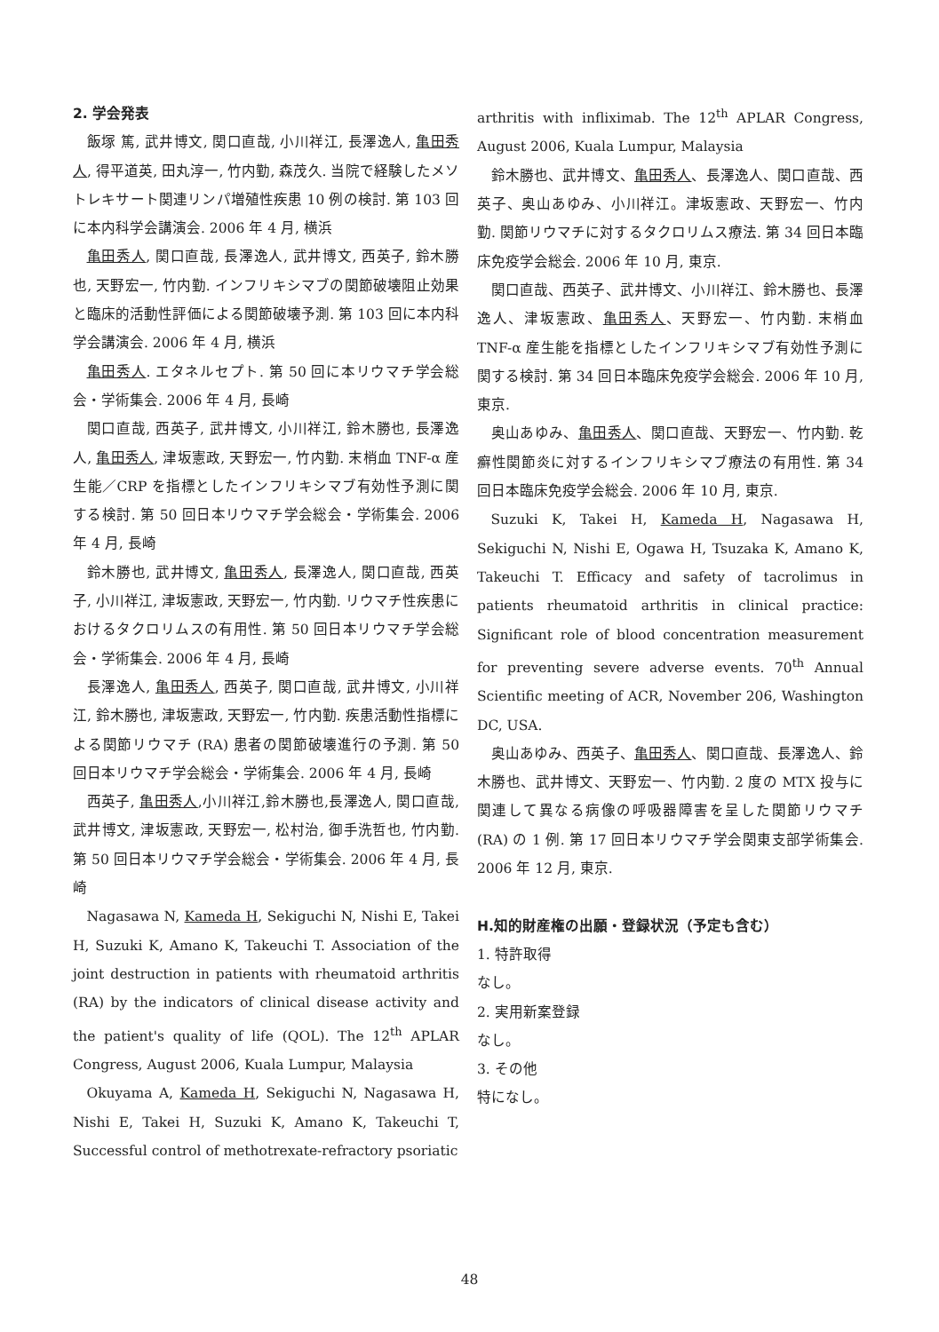2. 学会発表
飯塚 篤, 武井博文, 関口直哉, 小川祥江, 長澤逸人, 亀田秀人, 得平道英, 田丸淳一, 竹内勤, 森茂久. 当院で経験したメソトレキサート関連リンパ増殖性疾患 10 例の検討. 第 103 回に本内科学会講演会. 2006 年 4 月, 横浜
亀田秀人, 関口直哉, 長澤逸人, 武井博文, 西英子, 鈴木勝也, 天野宏一, 竹内勤. インフリキシマブの関節破壊阻止効果と臨床的活動性評価による関節破壊予測. 第 103 回に本内科学会講演会. 2006 年 4 月, 横浜
亀田秀人. エタネルセプト. 第 50 回に本リウマチ学会総会・学術集会. 2006 年 4 月, 長崎
関口直哉, 西英子, 武井博文, 小川祥江, 鈴木勝也, 長澤逸人, 亀田秀人, 津坂憲政, 天野宏一, 竹内勤. 末梢血 TNF-α 産生能／CRP を指標としたインフリキシマブ有効性予測に関する検討. 第 50 回日本リウマチ学会総会・学術集会. 2006 年 4 月, 長崎
鈴木勝也, 武井博文, 亀田秀人, 長澤逸人, 関口直哉, 西英子, 小川祥江, 津坂憲政, 天野宏一, 竹内勤. リウマチ性疾患におけるタクロリムスの有用性. 第 50 回日本リウマチ学会総会・学術集会. 2006 年 4 月, 長崎
長澤逸人, 亀田秀人, 西英子, 関口直哉, 武井博文, 小川祥江, 鈴木勝也, 津坂憲政, 天野宏一, 竹内勤. 疾患活動性指標による関節リウマチ (RA) 患者の関節破壊進行の予測. 第 50 回日本リウマチ学会総会・学術集会. 2006 年 4 月, 長崎
西英子, 亀田秀人,小川祥江,鈴木勝也,長澤逸人, 関口直哉, 武井博文, 津坂憲政, 天野宏一, 松村治, 御手洗哲也, 竹内勤. 第 50 回日本リウマチ学会総会・学術集会. 2006 年 4 月, 長崎
Nagasawa N, Kameda H, Sekiguchi N, Nishi E, Takei H, Suzuki K, Amano K, Takeuchi T. Association of the joint destruction in patients with rheumatoid arthritis (RA) by the indicators of clinical disease activity and the patient's quality of life (QOL). The 12<sup>th</sup> APLAR Congress, August 2006, Kuala Lumpur, Malaysia
Okuyama A, Kameda H, Sekiguchi N, Nagasawa H, Nishi E, Takei H, Suzuki K, Amano K, Takeuchi T, Successful control of methotrexate-refractory psoriatic
arthritis with infliximab. The 12<sup>th</sup> APLAR Congress, August 2006, Kuala Lumpur, Malaysia
鈴木勝也、武井博文、亀田秀人、長澤逸人、関口直哉、西英子、奥山あゆみ、小川祥江。津坂憲政、天野宏一、竹内勤. 関節リウマチに対するタクロリムス療法. 第 34 回日本臨床免疫学会総会. 2006 年 10 月, 東京.
関口直哉、西英子、武井博文、小川祥江、鈴木勝也、長澤逸人、津坂憲政、亀田秀人、天野宏一、竹内勤. 末梢血 TNF-α 産生能を指標としたインフリキシマブ有効性予測に関する検討. 第 34 回日本臨床免疫学会総会. 2006 年 10 月, 東京.
奥山あゆみ、亀田秀人、関口直哉、天野宏一、竹内勤. 乾癬性関節炎に対するインフリキシマブ療法の有用性. 第 34 回日本臨床免疫学会総会. 2006 年 10 月, 東京.
Suzuki K, Takei H, Kameda H, Nagasawa H, Sekiguchi N, Nishi E, Ogawa H, Tsuzaka K, Amano K, Takeuchi T. Efficacy and safety of tacrolimus in patients rheumatoid arthritis in clinical practice: Significant role of blood concentration measurement for preventing severe adverse events. 70<sup>th</sup> Annual Scientific meeting of ACR, November 206, Washington DC, USA.
奥山あゆみ、西英子、亀田秀人、関口直哉、長澤逸人、鈴木勝也、武井博文、天野宏一、竹内勤. 2 度の MTX 投与に関連して異なる病像の呼吸器障害を呈した関節リウマチ (RA) の 1 例. 第 17 回日本リウマチ学会関東支部学術集会. 2006 年 12 月, 東京.
H.知的財産権の出願・登録状況（予定も含む）
1. 特許取得
なし。
2. 実用新案登録
なし。
3. その他
特になし。
48